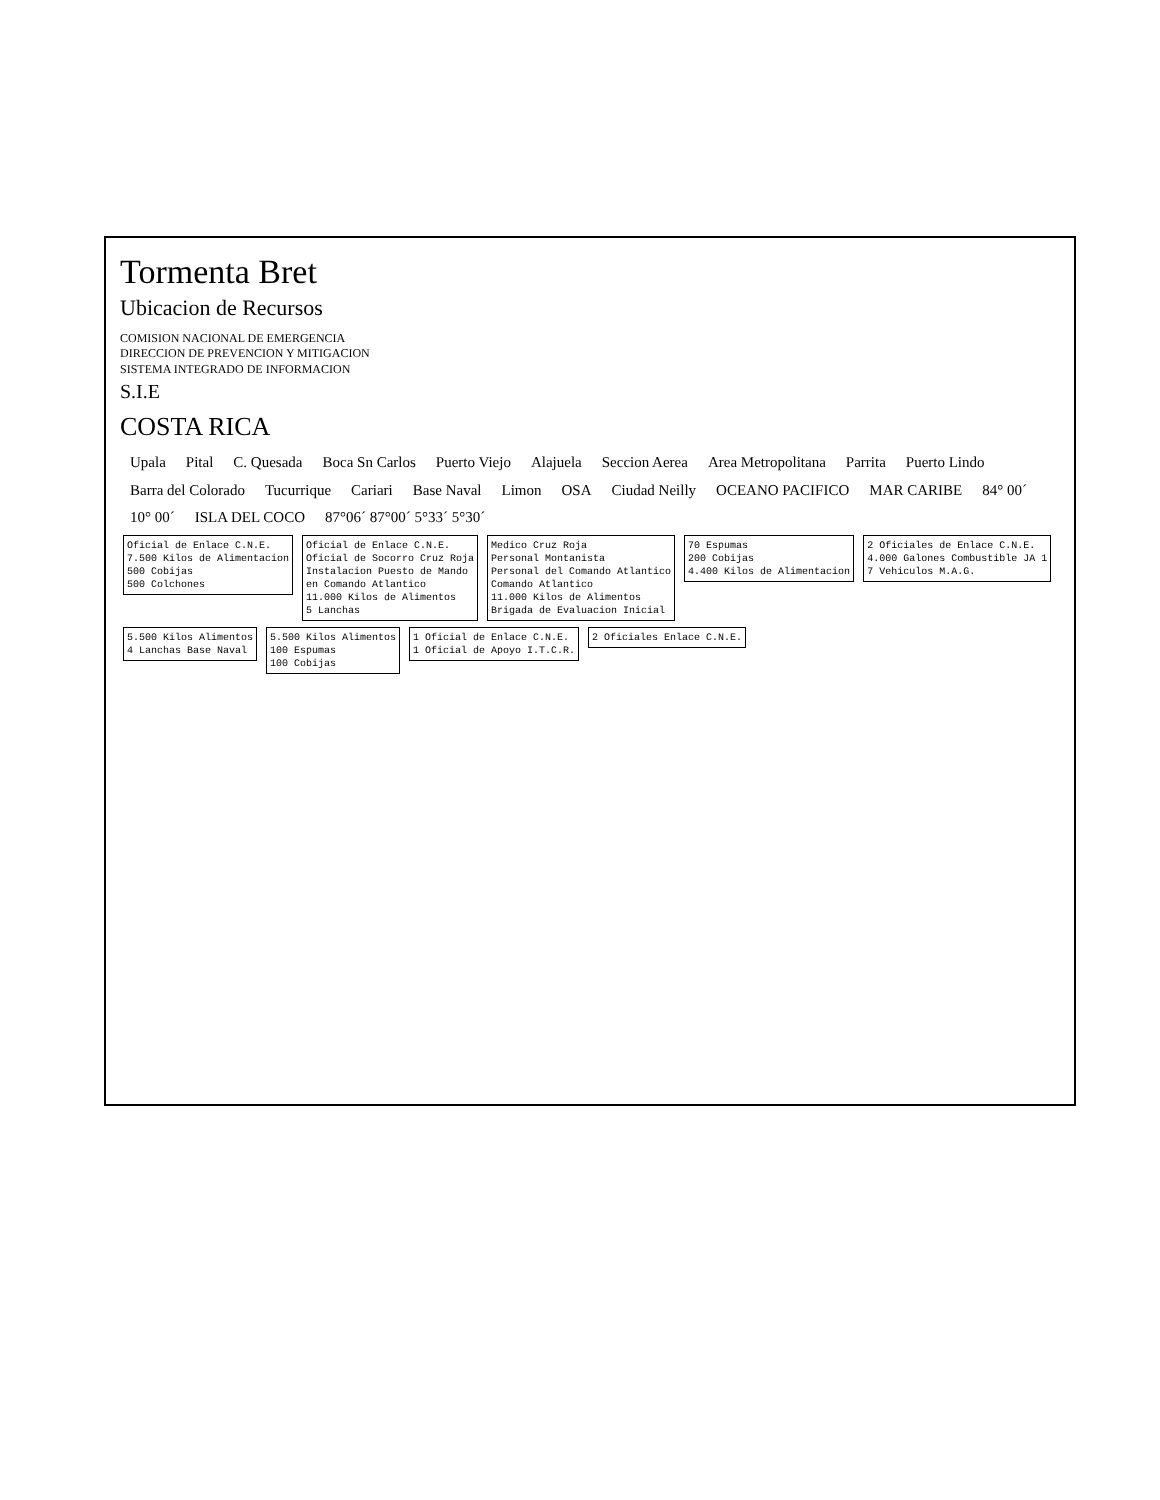Tormenta Bret
Ubicacion de Recursos
COMISION NACIONAL DE EMERGENCIA
DIRECCION DE PREVENCION Y MITIGACION
SISTEMA INTEGRADO DE INFORMACION
S.I.E
COSTA RICA
Upala Pital C. Quesada Boca Sn Carlos Puerto Viejo Alajuela Seccion Aerea Area Metropolitana Parrita Puerto Lindo Barra del Colorado Tucurrique Cariari Base Naval Limon OSA Ciudad Neilly OCEANO PACIFICO MAR CARIBE 84° 00´ 10° 00´ ISLA DEL COCO 87°06´ 87°00´ 5°33´ 5°30´
Oficial de Enlace C.N.E.
7.500 Kilos de Alimentacion
500 Cobijas
500 Colchones Oficial de Enlace C.N.E.
Oficial de Socorro Cruz Roja
Instalacion Puesto de Mando
en Comando Atlantico
11.000 Kilos de Alimentos
5 Lanchas Medico Cruz Roja
Personal Montanista
Personal del Comando Atlantico
Comando Atlantico
11.000 Kilos de Alimentos
Brigada de Evaluacion Inicial 70 Espumas
200 Cobijas
4.400 Kilos de Alimentacion 2 Oficiales de Enlace C.N.E.
4.000 Galones Combustible JA 1
7 Vehiculos M.A.G. 5.500 Kilos Alimentos
4 Lanchas Base Naval 5.500 Kilos Alimentos
100 Espumas
100 Cobijas 1 Oficial de Enlace C.N.E.
1 Oficial de Apoyo I.T.C.R. 2 Oficiales Enlace C.N.E.